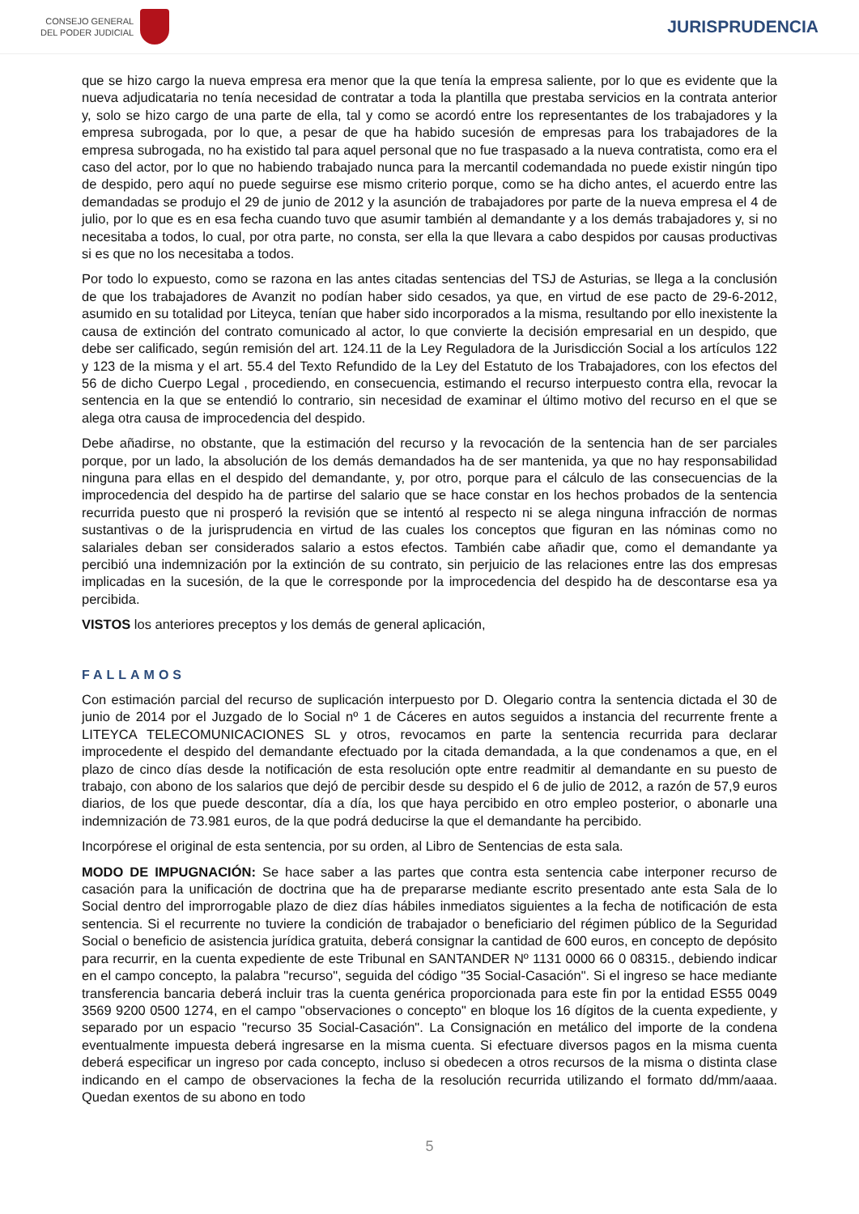CONSEJO GENERAL
DEL PODER JUDICIAL
JURISPRUDENCIA
que se hizo cargo la nueva empresa era menor que la que tenía la empresa saliente, por lo que es evidente que la nueva adjudicataria no tenía necesidad de contratar a toda la plantilla que prestaba servicios en la contrata anterior y, solo se hizo cargo de una parte de ella, tal y como se acordó entre los representantes de los trabajadores y la empresa subrogada, por lo que, a pesar de que ha habido sucesión de empresas para los trabajadores de la empresa subrogada, no ha existido tal para aquel personal que no fue traspasado a la nueva contratista, como era el caso del actor, por lo que no habiendo trabajado nunca para la mercantil codemandada no puede existir ningún tipo de despido, pero aquí no puede seguirse ese mismo criterio porque, como se ha dicho antes, el acuerdo entre las demandadas se produjo el 29 de junio de 2012 y la asunción de trabajadores por parte de la nueva empresa el 4 de julio, por lo que es en esa fecha cuando tuvo que asumir también al demandante y a los demás trabajadores y, si no necesitaba a todos, lo cual, por otra parte, no consta, ser ella la que llevara a cabo despidos por causas productivas si es que no los necesitaba a todos.
Por todo lo expuesto, como se razona en las antes citadas sentencias del TSJ de Asturias, se llega a la conclusión de que los trabajadores de Avanzit no podían haber sido cesados, ya que, en virtud de ese pacto de 29-6-2012, asumido en su totalidad por Liteyca, tenían que haber sido incorporados a la misma, resultando por ello inexistente la causa de extinción del contrato comunicado al actor, lo que convierte la decisión empresarial en un despido, que debe ser calificado, según remisión del art. 124.11 de la Ley Reguladora de la Jurisdicción Social a los artículos 122 y 123 de la misma y el art. 55.4 del Texto Refundido de la Ley del Estatuto de los Trabajadores, con los efectos del 56 de dicho Cuerpo Legal , procediendo, en consecuencia, estimando el recurso interpuesto contra ella, revocar la sentencia en la que se entendió lo contrario, sin necesidad de examinar el último motivo del recurso en el que se alega otra causa de improcedencia del despido.
Debe añadirse, no obstante, que la estimación del recurso y la revocación de la sentencia han de ser parciales porque, por un lado, la absolución de los demás demandados ha de ser mantenida, ya que no hay responsabilidad ninguna para ellas en el despido del demandante, y, por otro, porque para el cálculo de las consecuencias de la improcedencia del despido ha de partirse del salario que se hace constar en los hechos probados de la sentencia recurrida puesto que ni prosperó la revisión que se intentó al respecto ni se alega ninguna infracción de normas sustantivas o de la jurisprudencia en virtud de las cuales los conceptos que figuran en las nóminas como no salariales deban ser considerados salario a estos efectos. También cabe añadir que, como el demandante ya percibió una indemnización por la extinción de su contrato, sin perjuicio de las relaciones entre las dos empresas implicadas en la sucesión, de la que le corresponde por la improcedencia del despido ha de descontarse esa ya percibida.
VISTOS los anteriores preceptos y los demás de general aplicación,
FALLAMOS
Con estimación parcial del recurso de suplicación interpuesto por D. Olegario contra la sentencia dictada el 30 de junio de 2014 por el Juzgado de lo Social nº 1 de Cáceres en autos seguidos a instancia del recurrente frente a LITEYCA TELECOMUNICACIONES SL y otros, revocamos en parte la sentencia recurrida para declarar improcedente el despido del demandante efectuado por la citada demandada, a la que condenamos a que, en el plazo de cinco días desde la notificación de esta resolución opte entre readmitir al demandante en su puesto de trabajo, con abono de los salarios que dejó de percibir desde su despido el 6 de julio de 2012, a razón de 57,9 euros diarios, de los que puede descontar, día a día, los que haya percibido en otro empleo posterior, o abonarle una indemnización de 73.981 euros, de la que podrá deducirse la que el demandante ha percibido.
Incorpórese el original de esta sentencia, por su orden, al Libro de Sentencias de esta sala.
MODO DE IMPUGNACIÓN: Se hace saber a las partes que contra esta sentencia cabe interponer recurso de casación para la unificación de doctrina que ha de prepararse mediante escrito presentado ante esta Sala de lo Social dentro del improrrogable plazo de diez días hábiles inmediatos siguientes a la fecha de notificación de esta sentencia. Si el recurrente no tuviere la condición de trabajador o beneficiario del régimen público de la Seguridad Social o beneficio de asistencia jurídica gratuita, deberá consignar la cantidad de 600 euros, en concepto de depósito para recurrir, en la cuenta expediente de este Tribunal en SANTANDER Nº 1131 0000 66 0 08315., debiendo indicar en el campo concepto, la palabra "recurso", seguida del código "35 Social-Casación". Si el ingreso se hace mediante transferencia bancaria deberá incluir tras la cuenta genérica proporcionada para este fin por la entidad ES55 0049 3569 9200 0500 1274, en el campo "observaciones o concepto" en bloque los 16 dígitos de la cuenta expediente, y separado por un espacio "recurso 35 Social-Casación". La Consignación en metálico del importe de la condena eventualmente impuesta deberá ingresarse en la misma cuenta. Si efectuare diversos pagos en la misma cuenta deberá especificar un ingreso por cada concepto, incluso si obedecen a otros recursos de la misma o distinta clase indicando en el campo de observaciones la fecha de la resolución recurrida utilizando el formato dd/mm/aaaa. Quedan exentos de su abono en todo
5